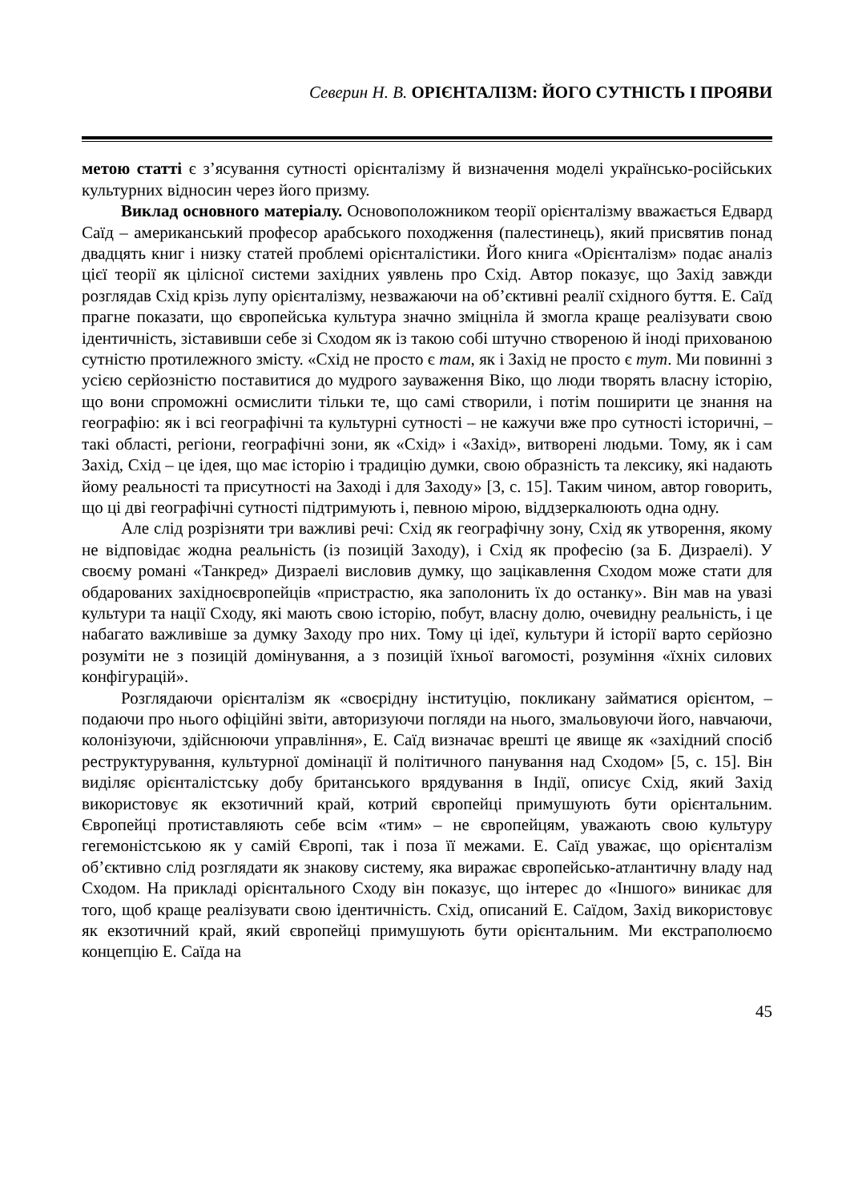Северин Н. В. ОРІЄНТАЛІЗМ: ЙОГО СУТНІСТЬ І ПРОЯВИ
метою статті є з’ясування сутності орієнталізму й визначення моделі українсько-російських культурних відносин через його призму.
Виклад основного матеріалу. Основоположником теорії орієнталізму вважається Едвард Саїд – американський професор арабського походження (палестинець), який присвятив понад двадцять книг і низку статей проблемі орієнталістики. Його книга «Орієнталізм» подає аналіз цієї теорії як цілісної системи західних уявлень про Схід. Автор показує, що Захід завжди розглядав Схід крізь лупу орієнталізму, незважаючи на об’єктивні реалії східного буття. Е. Саїд прагне показати, що європейська культура значно зміцніла й змогла краще реалізувати свою ідентичність, зіставивши себе зі Сходом як із такою собі штучно створеною й іноді прихованою сутністю протилежного змісту. «Схід не просто є там, як і Захід не просто є тут. Ми повинні з усією серйозністю поставитися до мудрого зауваження Віко, що люди творять власну історію, що вони спроможні осмислити тільки те, що самі створили, і потім поширити це знання на географію: як і всі географічні та культурні сутності – не кажучи вже про сутності історичні, – такі області, регіони, географічні зони, як «Схід» і «Захід», витворені людьми. Тому, як і сам Захід, Схід – це ідея, що має історію і традицію думки, свою образність та лексику, які надають йому реальності та присутності на Заході і для Заходу» [3, с. 15]. Таким чином, автор говорить, що ці дві географічні сутності підтримують і, певною мірою, віддзеркалюють одна одну.
Але слід розрізняти три важливі речі: Схід як географічну зону, Схід як утворення, якому не відповідає жодна реальність (із позицій Заходу), і Схід як професію (за Б. Дизраелі). У своєму романі «Танкред» Дизраелі висловив думку, що зацікавлення Сходом може стати для обдарованих західноєвропейців «пристрастю, яка заполонить їх до останку». Він мав на увазі культури та нації Сходу, які мають свою історію, побут, власну долю, очевидну реальність, і це набагато важливіше за думку Заходу про них. Тому ці ідеї, культури й історії варто серйозно розуміти не з позицій домінування, а з позицій їхньої вагомості, розуміння «їхніх силових конфігурацій».
Розглядаючи орієнталізм як «своєрідну інституцію, покликану займатися орієнтом, – подаючи про нього офіційні звіти, авторизуючи погляди на нього, змальовуючи його, навчаючи, колонізуючи, здійснюючи управління», Е. Саїд визначає врешті це явище як «західний спосіб реструктурування, культурної домінації й політичного панування над Сходом» [5, с. 15]. Він виділяє орієнталістську добу британського врядування в Індії, описує Схід, який Захід використовує як екзотичний край, котрий європейці примушують бути орієнтальним. Європейці протиставляють себе всім «тим» – не європейцям, уважають свою культуру гегемоністською як у самій Європі, так і поза її межами. Е. Саїд уважає, що орієнталізм об’єктивно слід розглядати як знакову систему, яка виражає європейсько-атлантичну владу над Сходом. На прикладі орієнтального Сходу він показує, що інтерес до «Іншого» виникає для того, щоб краще реалізувати свою ідентичність. Схід, описаний Е. Саїдом, Захід використовує як екзотичний край, який європейці примушують бути орієнтальним. Ми екстраполюємо концепцію Е. Саїда на
45